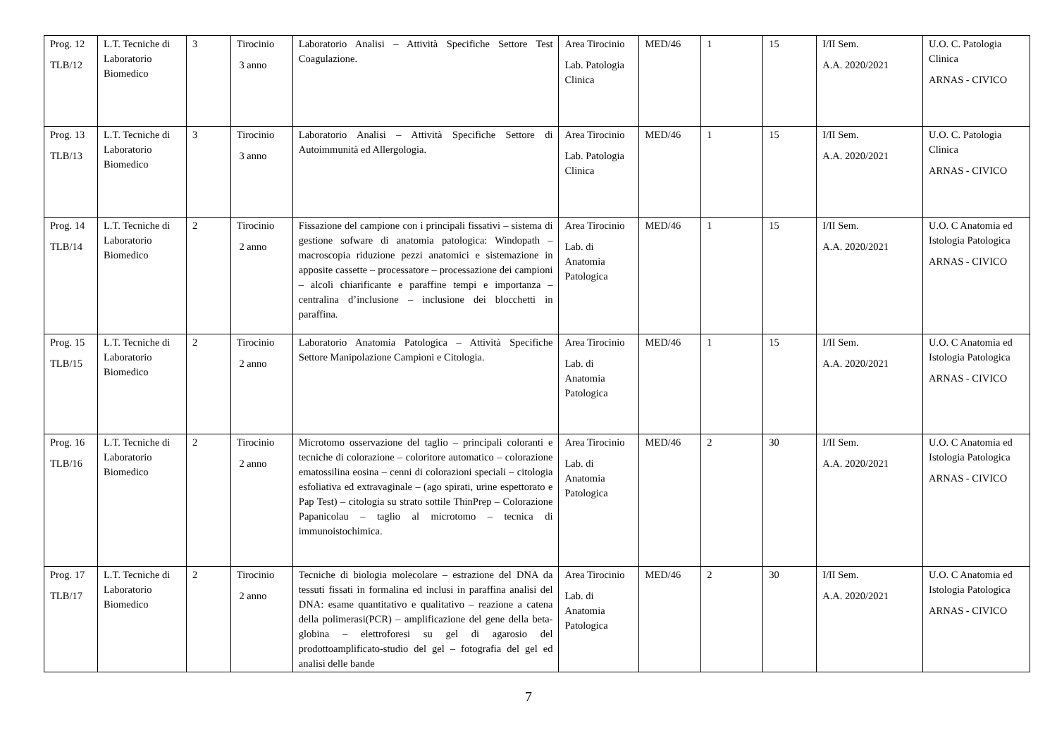| Prog. 12 TLB/12 | L.T. Tecniche di Laboratorio Biomedico | 3 | Tirocinio 3 anno | Laboratorio Analisi – Attività Specifiche Settore Test Coagulazione. | Area Tirocinio Lab. Patologia Clinica | MED/46 | 1 | 15 | I/II Sem. A.A. 2020/2021 | U.O. C. Patologia Clinica ARNAS - CIVICO |
| Prog. 13 TLB/13 | L.T. Tecniche di Laboratorio Biomedico | 3 | Tirocinio 3 anno | Laboratorio Analisi – Attività Specifiche Settore di Autoimmunità ed Allergologia. | Area Tirocinio Lab. Patologia Clinica | MED/46 | 1 | 15 | I/II Sem. A.A. 2020/2021 | U.O. C. Patologia Clinica ARNAS - CIVICO |
| Prog. 14 TLB/14 | L.T. Tecniche di Laboratorio Biomedico | 2 | Tirocinio 2 anno | Fissazione del campione con i principali fissativi – sistema di gestione sofware di anatomia patologica: Windopath – macroscopia riduzione pezzi anatomici e sistemazione in apposite cassette – processatore – processazione dei campioni – alcoli chiarificante e paraffine tempi e importanza – centralina d’inclusione – inclusione dei blocchetti in paraffina. | Area Tirocinio Lab. di Anatomia Patologica | MED/46 | 1 | 15 | I/II Sem. A.A. 2020/2021 | U.O. C Anatomia ed Istologia Patologica ARNAS - CIVICO |
| Prog. 15 TLB/15 | L.T. Tecniche di Laboratorio Biomedico | 2 | Tirocinio 2 anno | Laboratorio Anatomia Patologica – Attività Specifiche Settore Manipolazione Campioni e Citologia. | Area Tirocinio Lab. di Anatomia Patologica | MED/46 | 1 | 15 | I/II Sem. A.A. 2020/2021 | U.O. C Anatomia ed Istologia Patologica ARNAS - CIVICO |
| Prog. 16 TLB/16 | L.T. Tecniche di Laboratorio Biomedico | 2 | Tirocinio 2 anno | Microtomo osservazione del taglio – principali coloranti e tecniche di colorazione – coloritore automatico – colorazione ematossilina eosina – cenni di colorazioni speciali – citologia esfoliativa ed extravaginale – (ago spirati, urine espettorato e Pap Test) – citologia su strato sottile ThinPrep – Colorazione Papanicolau – taglio al microtomo – tecnica di immunoistochimica. | Area Tirocinio Lab. di Anatomia Patologica | MED/46 | 2 | 30 | I/II Sem. A.A. 2020/2021 | U.O. C Anatomia ed Istologia Patologica ARNAS - CIVICO |
| Prog. 17 TLB/17 | L.T. Tecniche di Laboratorio Biomedico | 2 | Tirocinio 2 anno | Tecniche di biologia molecolare – estrazione del DNA da tessuti fissati in formalina ed inclusi in paraffina analisi del DNA: esame quantitativo e qualitativo – reazione a catena della polimerasi(PCR) – amplificazione del gene della beta-globina – elettroforesi su gel di agarosio del prodottoamplificato-studio del gel – fotografia del gel ed analisi delle bande | Area Tirocinio Lab. di Anatomia Patologica | MED/46 | 2 | 30 | I/II Sem. A.A. 2020/2021 | U.O. C Anatomia ed Istologia Patologica ARNAS - CIVICO |
7